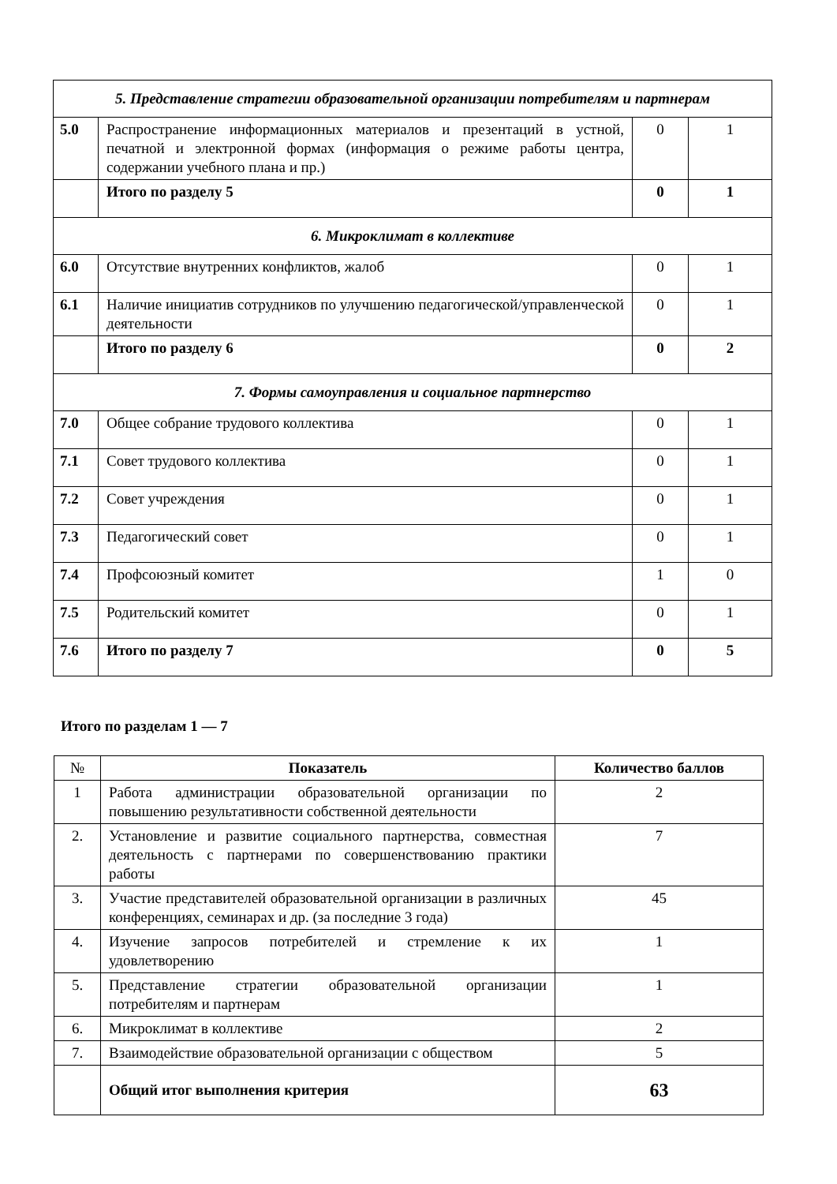| 5. Представление стратегии образовательной организации потребителям и партнерам | | | |
| 5.0 | Распространение информационных материалов и презентаций в устной, печатной и электронной формах (информация о режиме работы центра, содержании учебного плана и пр.) | 0 | 1 |
| | Итого по разделу 5 | 0 | 1 |
| 6. Микроклимат в коллективе | | | |
| 6.0 | Отсутствие внутренних конфликтов, жалоб | 0 | 1 |
| 6.1 | Наличие инициатив сотрудников по улучшению педагогической/управленческой деятельности | 0 | 1 |
| | Итого по разделу 6 | 0 | 2 |
| 7. Формы самоуправления и социальное партнерство | | | |
| 7.0 | Общее собрание трудового коллектива | 0 | 1 |
| 7.1 | Совет трудового коллектива | 0 | 1 |
| 7.2 | Совет учреждения | 0 | 1 |
| 7.3 | Педагогический совет | 0 | 1 |
| 7.4 | Профсоюзный комитет | 1 | 0 |
| 7.5 | Родительский комитет | 0 | 1 |
| 7.6 | Итого по разделу 7 | 0 | 5 |
Итого по разделам 1 — 7
| № | Показатель | Количество баллов |
| 1 | Работа администрации образовательной организации по повышению результативности собственной деятельности | 2 |
| 2. | Установление и развитие социального партнерства, совместная деятельность с партнерами по совершенствованию практики работы | 7 |
| 3. | Участие представителей образовательной организации в различных конференциях, семинарах и др. (за последние 3 года) | 45 |
| 4. | Изучение запросов потребителей и стремление к их удовлетворению | 1 |
| 5. | Представление стратегии образовательной организации потребителям и партнерам | 1 |
| 6. | Микроклимат в коллективе | 2 |
| 7. | Взаимодействие образовательной организации с обществом | 5 |
| | Общий итог выполнения критерия | 63 |